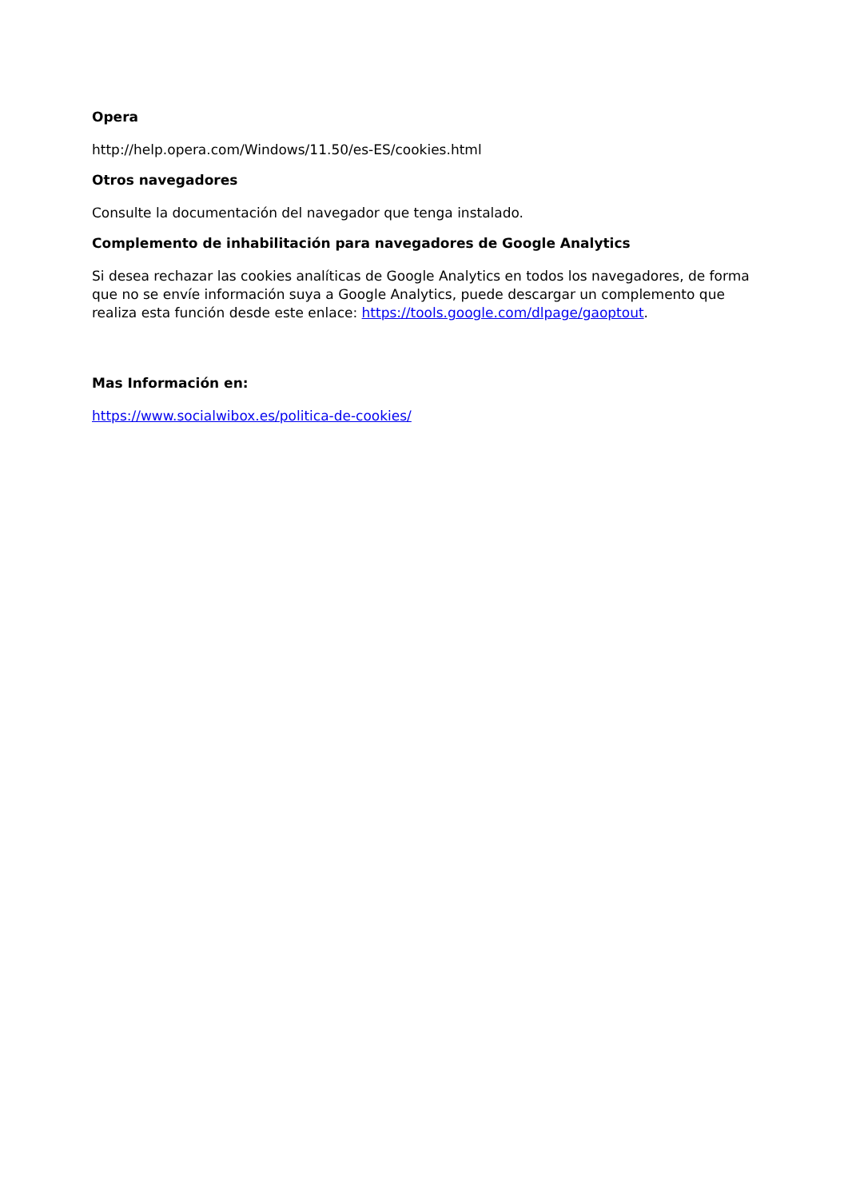Opera
http://help.opera.com/Windows/11.50/es-ES/cookies.html
Otros navegadores
Consulte la documentación del navegador que tenga instalado.
Complemento de inhabilitación para navegadores de Google Analytics
Si desea rechazar las cookies analíticas de Google Analytics en todos los navegadores, de forma que no se envíe información suya a Google Analytics, puede descargar un complemento que realiza esta función desde este enlace: https://tools.google.com/dlpage/gaoptout.
Mas Información en:
https://www.socialwibox.es/politica-de-cookies/